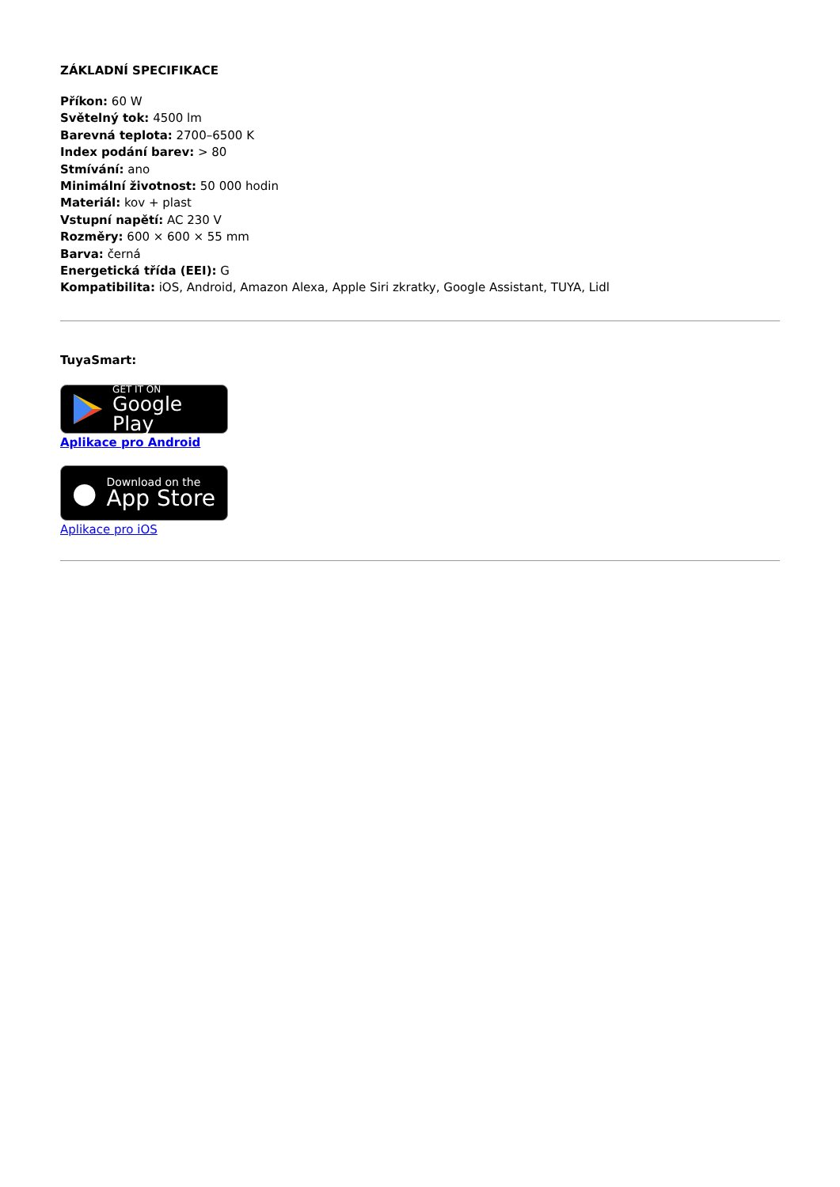ZÁKLADNÍ SPECIFIKACE
Příkon: 60 W
Světelný tok: 4500 lm
Barevná teplota: 2700–6500 K
Index podání barev: > 80
Stmívání: ano
Minimální životnost: 50 000 hodin
Materiál: kov + plast
Vstupní napětí: AC 230 V
Rozměry: 600 × 600 × 55 mm
Barva: černá
Energetická třída (EEI): G
Kompatibilita: iOS, Android, Amazon Alexa, Apple Siri zkratky, Google Assistant, TUYA, Lidl
TuyaSmart:
GET IT ON
Google Play
Aplikace pro Android
●
Download on the
App Store
Aplikace pro iOS